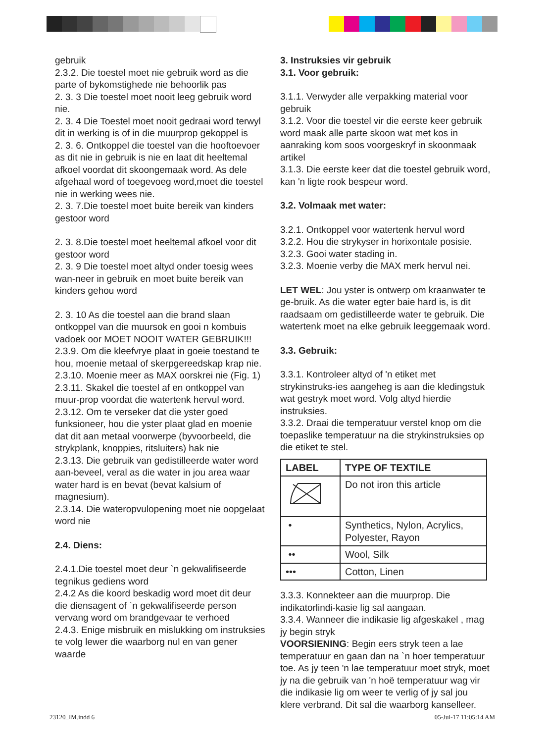gebruik
2.3.2. Die toestel moet nie gebruik word as die parte of bykomstighede nie behoorlik pas
2. 3. 3 Die toestel moet nooit leeg gebruik word nie.
2. 3. 4 Die Toestel moet nooit gedraai word terwyl dit in werking is of in die muurprop gekoppel is
2. 3. 6. Ontkoppel die toestel van die hooftoevoer as dit nie in gebruik is nie en laat dit heeltemal afkoel voordat dit skoongemaak word. As dele afgehaal word of toegevoeg word,moet die toestel nie in werking wees nie.
2. 3. 7.Die toestel moet buite bereik van kinders gestoor word
2. 3. 8.Die toestel moet heeltemal afkoel voor dit gestoor word
2. 3. 9 Die toestel moet altyd onder toesig wees wan-neer in gebruik en moet buite bereik van kinders gehou word
2. 3. 10 As die toestel aan die brand slaan ontkoppel van die muursok en gooi n kombuis vadoek oor MOET NOOIT WATER GEBRUIK!!!
2.3.9. Om die kleefvrye plaat in goeie toestand te hou, moenie metaal of skerpgereedskap krap nie.
2.3.10. Moenie meer as MAX oorskrei nie (Fig. 1)
2.3.11. Skakel die toestel af en ontkoppel van muur-prop voordat die watertenk hervul word.
2.3.12. Om te verseker dat die yster goed funksioneer, hou die yster plaat glad en moenie dat dit aan metaal voorwerpe (byvoorbeeld, die strykplank, knoppies, ritsluiters) hak nie
2.3.13. Die gebruik van gedistilleerde water word aan-beveel, veral as die water in jou area waar water hard is en bevat (bevat kalsium of magnesium).
2.3.14. Die wateropvulopening moet nie oopgelaat word nie
2.4. Diens:
2.4.1.Die toestel moet deur `n gekwalifiseerde tegnikus gediens word
2.4.2 As die koord beskadig word moet dit deur die diensagent of `n gekwalifiseerde person vervang word om brandgevaar te verhoed
2.4.3. Enige misbruik en mislukking om instruksies te volg lewer die waarborg nul en van gener waarde
3. Instruksies vir gebruik
3.1. Voor gebruik:
3.1.1. Verwyder alle verpakking material voor gebruik
3.1.2. Voor die toestel vir die eerste keer gebruik word maak alle parte skoon wat met kos in aanraking kom soos voorgeskryf in skoonmaak artikel
3.1.3. Die eerste keer dat die toestel gebruik word, kan 'n ligte rook bespeur word.
3.2. Volmaak met water:
3.2.1. Ontkoppel voor watertenk hervul word
3.2.2. Hou die strykyser in horixontale posisie.
3.2.3. Gooi water stading in.
3.2.3. Moenie verby die MAX merk hervul nei.
LET WEL: Jou yster is ontwerp om kraanwater te ge-bruik. As die water egter baie hard is, is dit raadsaam om gedistilleerde water te gebruik. Die watertenk moet na elke gebruik leeggemaak word.
3.3. Gebruik:
3.3.1. Kontroleer altyd of 'n etiket met strykinstruks-ies aangeheg is aan die kledingstuk wat gestryk moet word. Volg altyd hierdie instruksies.
3.3.2. Draai die temperatuur verstel knop om die toepaslike temperatuur na die strykinstruksies op die etiket te stel.
| LABEL | TYPE OF TEXTILE |
| --- | --- |
| | Do not iron this article |
| • | Synthetics, Nylon, Acrylics, Polyester, Rayon |
| •• | Wool, Silk |
| ••• | Cotton, Linen |
3.3.3. Konnekteer aan die muurprop. Die indikatorlindi-kasie lig sal aangaan.
3.3.4. Wanneer die indikasie lig afgeskakel , mag jy begin stryk
VOORSIENING: Begin eers stryk teen a lae temperatuur en gaan dan na `n hoer temperatuur toe. As jy teen 'n lae temperatuur moet stryk, moet jy na die gebruik van 'n hoë temperatuur wag vir die indikasie lig om weer te verlig of jy sal jou klere verbrand. Dit sal die waarborg kanselleer.
23120_IM.indd 6 05-Jul-17 11:05:14 AM